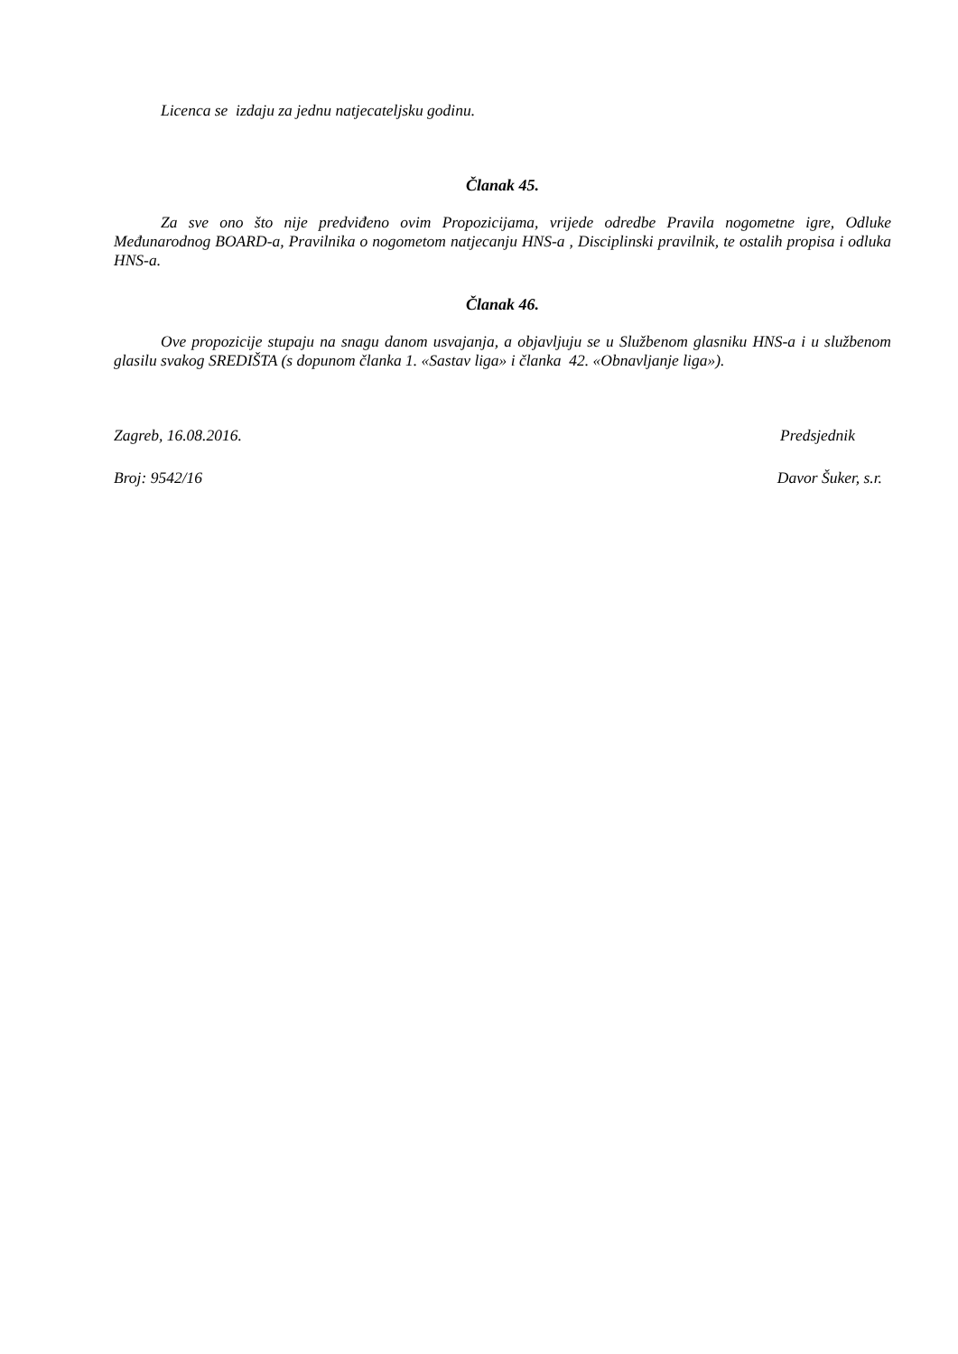Licenca se izdaju za jednu natjecateljsku godinu.
Članak 45.
Za sve ono što nije predviđeno ovim Propozicijama, vrijede odredbe Pravila nogometne igre, Odluke Međunarodnog BOARD-a, Pravilnika o nogometom natjecanju HNS-a , Disciplinski pravilnik, te ostalih propisa i odluka HNS-a.
Članak 46.
Ove propozicije stupaju na snagu danom usvajanja, a objavljuju se u Službenom glasniku HNS-a i u službenom glasilu svakog SREDIŠTA (s dopunom članka 1. «Sastav liga» i članka 42. «Obnavljanje liga»).
Zagreb, 16.08.2016. Predsjednik
Broj: 9542/16 Davor Šuker, s.r.